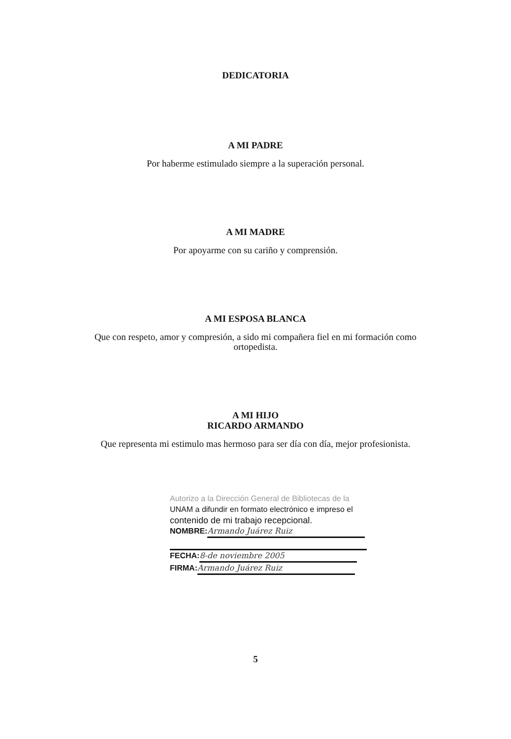DEDICATORIA
A MI PADRE
Por haberme estimulado siempre a la superación personal.
A MI MADRE
Por apoyarme con su cariño y comprensión.
A MI ESPOSA BLANCA
Que con respeto, amor y compresión, a sido mi compañera fiel en mi formación como
ortopedista.
A MI HIJO
RICARDO ARMANDO
Que representa mi estimulo mas hermoso para ser día con día, mejor profesionista.
Autorizo a la Dirección General de Bibliotecas de la
UNAM a difundir en formato electrónico e impreso el
contenido de mi trabajo recepcional.
NOMBRE: Armando Juárez Ruiz
FECHA: 8-de noviembre 2005
FIRMA: Armando Juárez Ruiz
5